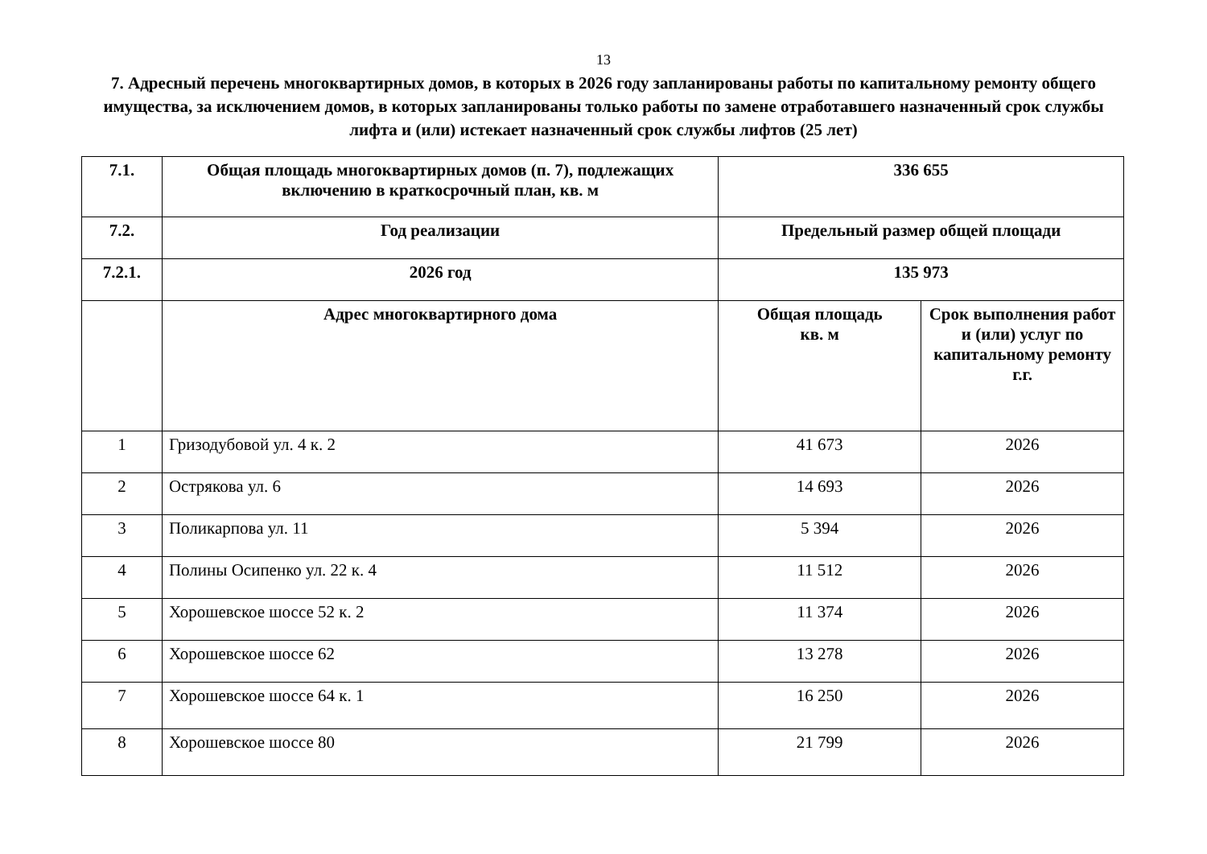13
7. Адресный перечень многоквартирных домов, в которых в 2026 году запланированы работы по капитальному ремонту общего имущества, за исключением домов, в которых запланированы только работы по замене отработавшего назначенный срок службы лифта и (или) истекает назначенный срок службы лифтов (25 лет)
| 7.1. | Общая площадь многоквартирных домов (п. 7), подлежащих включению в краткосрочный план, кв. м | 336 655 | |
| 7.2. | Год реализации | Предельный размер общей площади | |
| 7.2.1. | 2026 год | 135 973 | |
| | Адрес многоквартирного дома | Общая площадь кв. м | Срок выполнения работ и (или) услуг по капитальному ремонту г.г. |
| 1 | Гризодубовой ул. 4 к. 2 | 41 673 | 2026 |
| 2 | Острякова ул. 6 | 14 693 | 2026 |
| 3 | Поликарпова ул. 11 | 5 394 | 2026 |
| 4 | Полины Осипенко ул. 22 к. 4 | 11 512 | 2026 |
| 5 | Хорошевское шоссе 52 к. 2 | 11 374 | 2026 |
| 6 | Хорошевское шоссе 62 | 13 278 | 2026 |
| 7 | Хорошевское шоссе 64 к. 1 | 16 250 | 2026 |
| 8 | Хорошевское шоссе 80 | 21 799 | 2026 |